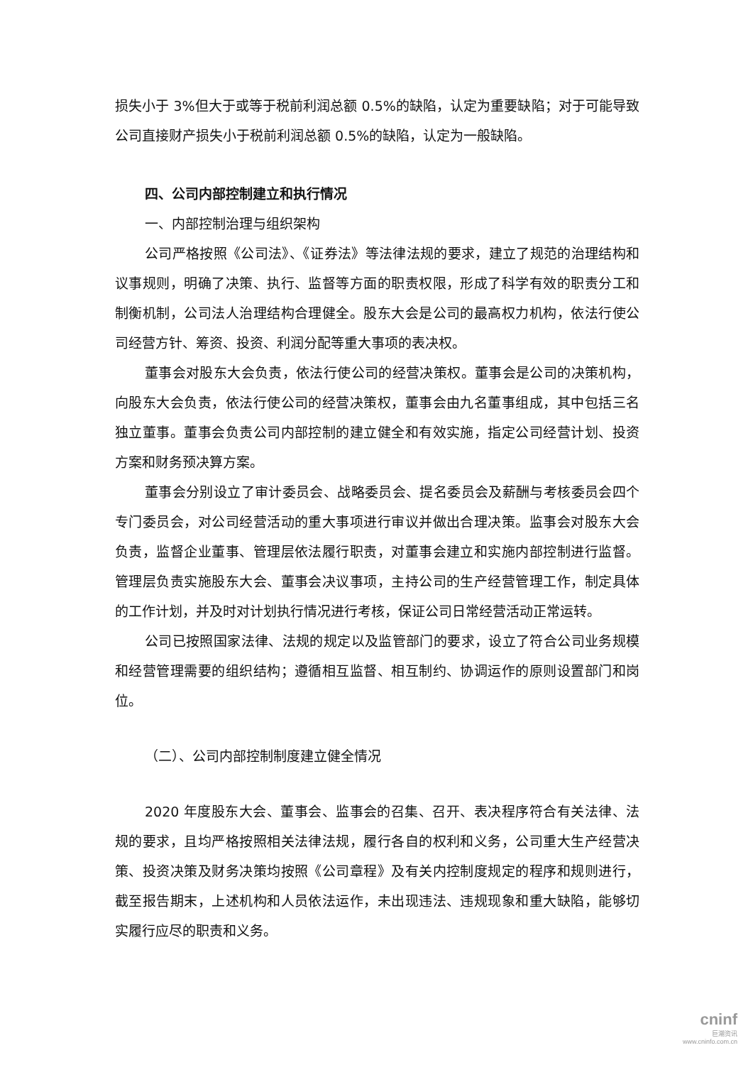损失小于 3%但大于或等于税前利润总额 0.5%的缺陷，认定为重要缺陷；对于可能导致公司直接财产损失小于税前利润总额 0.5%的缺陷，认定为一般缺陷。
四、公司内部控制建立和执行情况
一、内部控制治理与组织架构
公司严格按照《公司法》、《证券法》等法律法规的要求，建立了规范的治理结构和议事规则，明确了决策、执行、监督等方面的职责权限，形成了科学有效的职责分工和制衡机制，公司法人治理结构合理健全。股东大会是公司的最高权力机构，依法行使公司经营方针、筹资、投资、利润分配等重大事项的表决权。
董事会对股东大会负责，依法行使公司的经营决策权。董事会是公司的决策机构， 向股东大会负责，依法行使公司的经营决策权，董事会由九名董事组成，其中包括三名独立董事。董事会负责公司内部控制的建立健全和有效实施，指定公司经营计划、投资方案和财务预决算方案。
董事会分别设立了审计委员会、战略委员会、提名委员会及薪酬与考核委员会四个专门委员会，对公司经营活动的重大事项进行审议并做出合理决策。监事会对股东大会负责，监督企业董事、管理层依法履行职责，对董事会建立和实施内部控制进行监督。管理层负责实施股东大会、董事会决议事项，主持公司的生产经营管理工作，制定具体的工作计划，并及时对计划执行情况进行考核，保证公司日常经营活动正常运转。
公司已按照国家法律、法规的规定以及监管部门的要求，设立了符合公司业务规模和经营管理需要的组织结构；遵循相互监督、相互制约、协调运作的原则设置部门和岗位。
（二）、公司内部控制制度建立健全情况
2020 年度股东大会、董事会、监事会的召集、召开、表决程序符合有关法律、法规的要求，且均严格按照相关法律法规，履行各自的权利和义务，公司重大生产经营决策、投资决策及财务决策均按照《公司章程》及有关内控制度规定的程序和规则进行，截至报告期末，上述机构和人员依法运作，未出现违法、违规现象和重大缺陷，能够切实履行应尽的职责和义务。
cninf
巨潮资讯
www.cninfo.com.cn